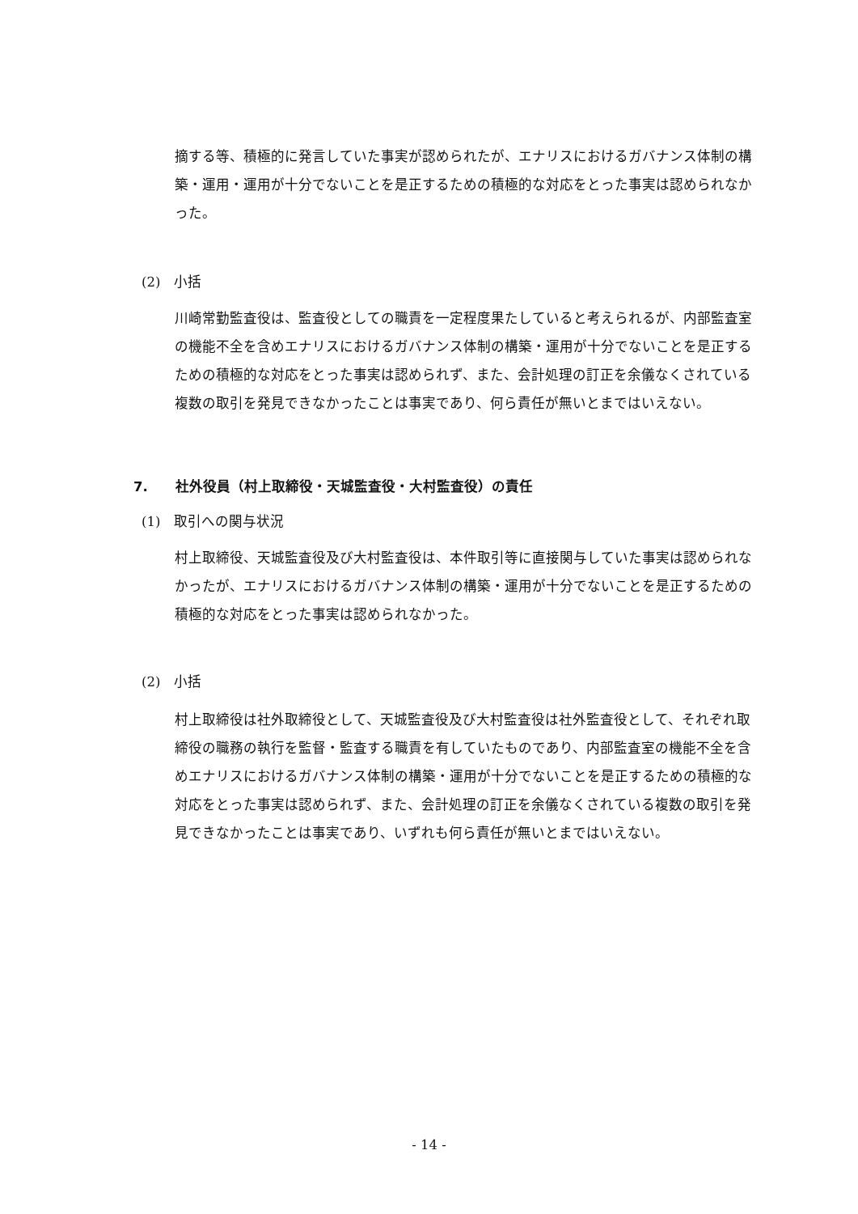摘する等、積極的に発言していた事実が認められたが、エナリスにおけるガバナンス体制の構築・運用・運用が十分でないことを是正するための積極的な対応をとった事実は認められなかった。
(2)　小括
川崎常勤監査役は、監査役としての職責を一定程度果たしていると考えられるが、内部監査室の機能不全を含めエナリスにおけるガバナンス体制の構築・運用が十分でないことを是正するための積極的な対応をとった事実は認められず、また、会計処理の訂正を余儀なくされている複数の取引を発見できなかったことは事実であり、何ら責任が無いとまではいえない。
7. 社外役員（村上取締役・天城監査役・大村監査役）の責任
(1)　取引への関与状況
村上取締役、天城監査役及び大村監査役は、本件取引等に直接関与していた事実は認められなかったが、エナリスにおけるガバナンス体制の構築・運用が十分でないことを是正するための積極的な対応をとった事実は認められなかった。
(2)　小括
村上取締役は社外取締役として、天城監査役及び大村監査役は社外監査役として、それぞれ取締役の職務の執行を監督・監査する職責を有していたものであり、内部監査室の機能不全を含めエナリスにおけるガバナンス体制の構築・運用が十分でないことを是正するための積極的な対応をとった事実は認められず、また、会計処理の訂正を余儀なくされている複数の取引を発見できなかったことは事実であり、いずれも何ら責任が無いとまではいえない。
- 14 -